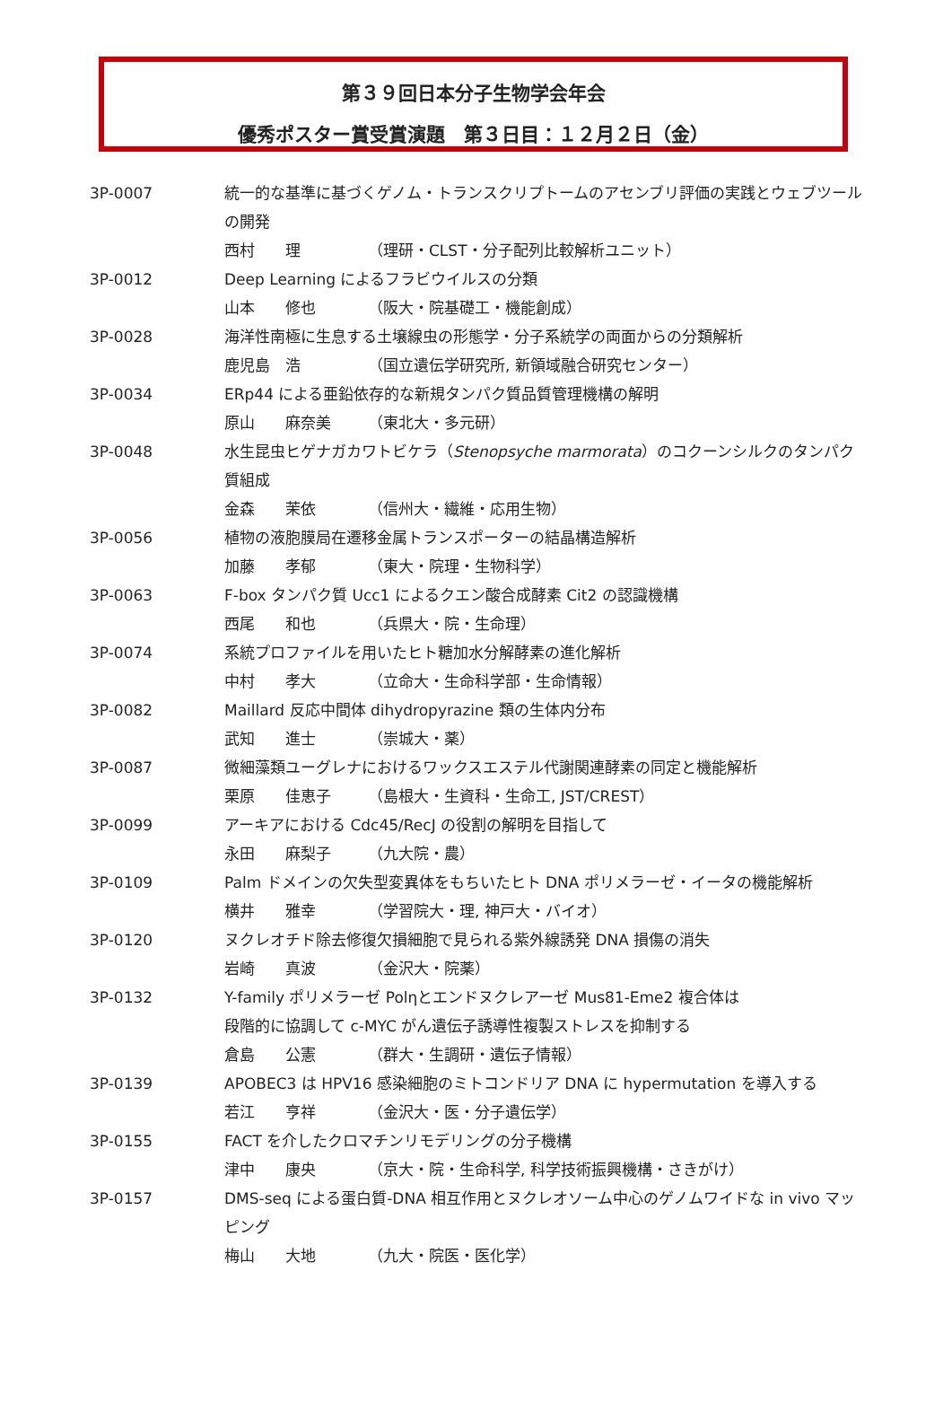第３９回日本分子生物学会年会
優秀ポスター賞受賞演題　第３日目：１２月２日（金）
| 3P-0007 | 統一的な基準に基づくゲノム・トランスクリプトームのアセンブリ評価の実践とウェブツールの開発 西村 理 （理研・CLST・分子配列比較解析ユニット） |
| 3P-0012 | Deep Learning によるフラビウイルスの分類 山本 修也 （阪大・院基礎工・機能創成） |
| 3P-0028 | 海洋性南極に生息する土壌線虫の形態学・分子系統学の両面からの分類解析 鹿児島 浩 （国立遺伝学研究所, 新領域融合研究センター） |
| 3P-0034 | ERp44 による亜鉛依存的な新規タンパク質品質管理機構の解明 原山 麻奈美 （東北大・多元研） |
| 3P-0048 | 水生昆虫ヒゲナガカワトビケラ（ Stenopsyche marmorata ）のコクーンシルクのタンパク質組成 金森 茉依 （信州大・繊維・応用生物） |
| 3P-0056 | 植物の液胞膜局在遷移金属トランスポーターの結晶構造解析 加藤 孝郁 （東大・院理・生物科学） |
| 3P-0063 | F-box タンパク質 Ucc1 によるクエン酸合成酵素 Cit2 の認識機構 西尾 和也 （兵県大・院・生命理） |
| 3P-0074 | 系統プロファイルを用いたヒト糖加水分解酵素の進化解析 中村 孝大 （立命大・生命科学部・生命情報） |
| 3P-0082 | Maillard 反応中間体 dihydropyrazine 類の生体内分布 武知 進士 （崇城大・薬） |
| 3P-0087 | 微細藻類ユーグレナにおけるワックスエステル代謝関連酵素の同定と機能解析 栗原 佳恵子 （島根大・生資科・生命工, JST/CREST） |
| 3P-0099 | アーキアにおける Cdc45/RecJ の役割の解明を目指して 永田 麻梨子 （九大院・農） |
| 3P-0109 | Palm ドメインの欠失型変異体をもちいたヒト DNA ポリメラーゼ・イータの機能解析 横井 雅幸 （学習院大・理, 神戸大・バイオ） |
| 3P-0120 | ヌクレオチド除去修復欠損細胞で見られる紫外線誘発 DNA 損傷の消失 岩崎 真波 （金沢大・院薬） |
| 3P-0132 | Y-family ポリメラーゼ Polηとエンドヌクレアーゼ Mus81-Eme2 複合体は 段階的に協調して c-MYC がん遺伝子誘導性複製ストレスを抑制する 倉島 公憲 （群大・生調研・遺伝子情報） |
| 3P-0139 | APOBEC3 は HPV16 感染細胞のミトコンドリア DNA に hypermutation を導入する 若江 亨祥 （金沢大・医・分子遺伝学） |
| 3P-0155 | FACT を介したクロマチンリモデリングの分子機構 津中 康央 （京大・院・生命科学, 科学技術振興機構・さきがけ） |
| 3P-0157 | DMS-seq による蛋白質-DNA 相互作用とヌクレオソーム中心のゲノムワイドな in vivo マッピング 梅山 大地 （九大・院医・医化学） |